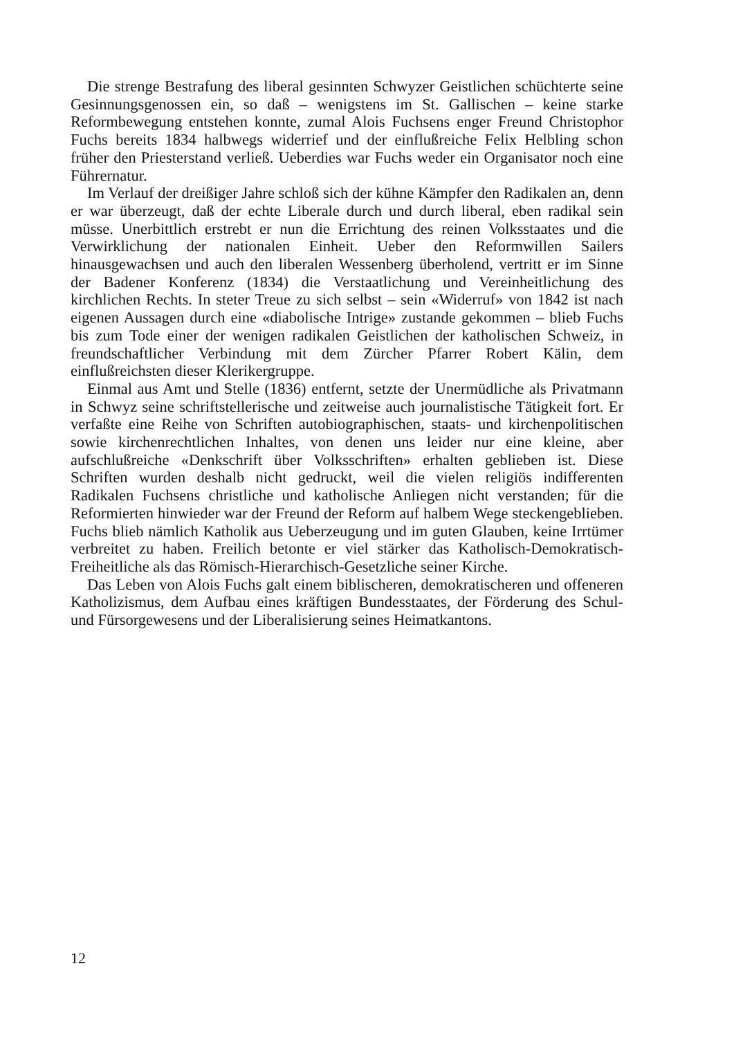Die strenge Bestrafung des liberal gesinnten Schwyzer Geistlichen schüchterte seine Gesinnungsgenossen ein, so daß – wenigstens im St. Gallischen – keine starke Reformbewegung entstehen konnte, zumal Alois Fuchsens enger Freund Christophor Fuchs bereits 1834 halbwegs widerrief und der einflußreiche Felix Helbling schon früher den Priesterstand verließ. Ueberdies war Fuchs weder ein Organisator noch eine Führernatur.
Im Verlauf der dreißiger Jahre schloß sich der kühne Kämpfer den Radikalen an, denn er war überzeugt, daß der echte Liberale durch und durch liberal, eben radikal sein müsse. Unerbittlich erstrebt er nun die Errichtung des reinen Volksstaates und die Verwirklichung der nationalen Einheit. Ueber den Reformwillen Sailers hinausgewachsen und auch den liberalen Wessenberg überholend, vertritt er im Sinne der Badener Konferenz (1834) die Verstaatlichung und Vereinheitlichung des kirchlichen Rechts. In steter Treue zu sich selbst – sein «Widerruf» von 1842 ist nach eigenen Aussagen durch eine «diabolische Intrige» zustande gekommen – blieb Fuchs bis zum Tode einer der wenigen radikalen Geistlichen der katholischen Schweiz, in freundschaftlicher Verbindung mit dem Zürcher Pfarrer Robert Kälin, dem einflußreichsten dieser Klerikergruppe.
Einmal aus Amt und Stelle (1836) entfernt, setzte der Unermüdliche als Privatmann in Schwyz seine schriftstellerische und zeitweise auch journalistische Tätigkeit fort. Er verfaßte eine Reihe von Schriften autobiographischen, staats- und kirchenpolitischen sowie kirchenrechtlichen Inhaltes, von denen uns leider nur eine kleine, aber aufschlußreiche «Denkschrift über Volksschriften» erhalten geblieben ist. Diese Schriften wurden deshalb nicht gedruckt, weil die vielen religiös indifferenten Radikalen Fuchsens christliche und katholische Anliegen nicht verstanden; für die Reformierten hinwieder war der Freund der Reform auf halbem Wege steckengeblieben. Fuchs blieb nämlich Katholik aus Ueberzeugung und im guten Glauben, keine Irrtümer verbreitet zu haben. Freilich betonte er viel stärker das Katholisch-Demokratisch-Freiheitliche als das Römisch-Hierarchisch-Gesetzliche seiner Kirche.
Das Leben von Alois Fuchs galt einem biblischeren, demokratischeren und offeneren Katholizismus, dem Aufbau eines kräftigen Bundesstaates, der Förderung des Schul- und Fürsorgewesens und der Liberalisierung seines Heimatkantons.
12